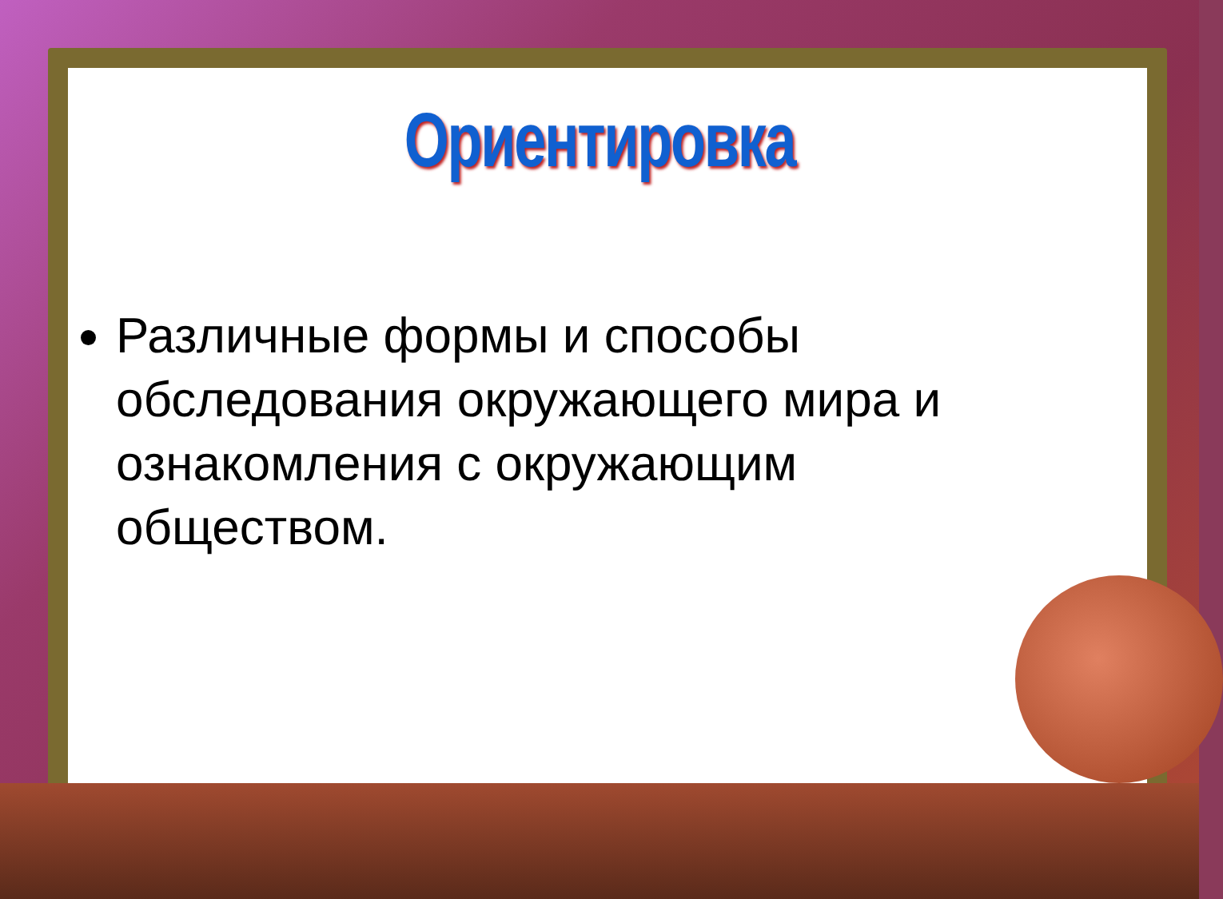Ориентировка
Различные формы и способы обследования окружающего мира и ознакомления с окружающим обществом.